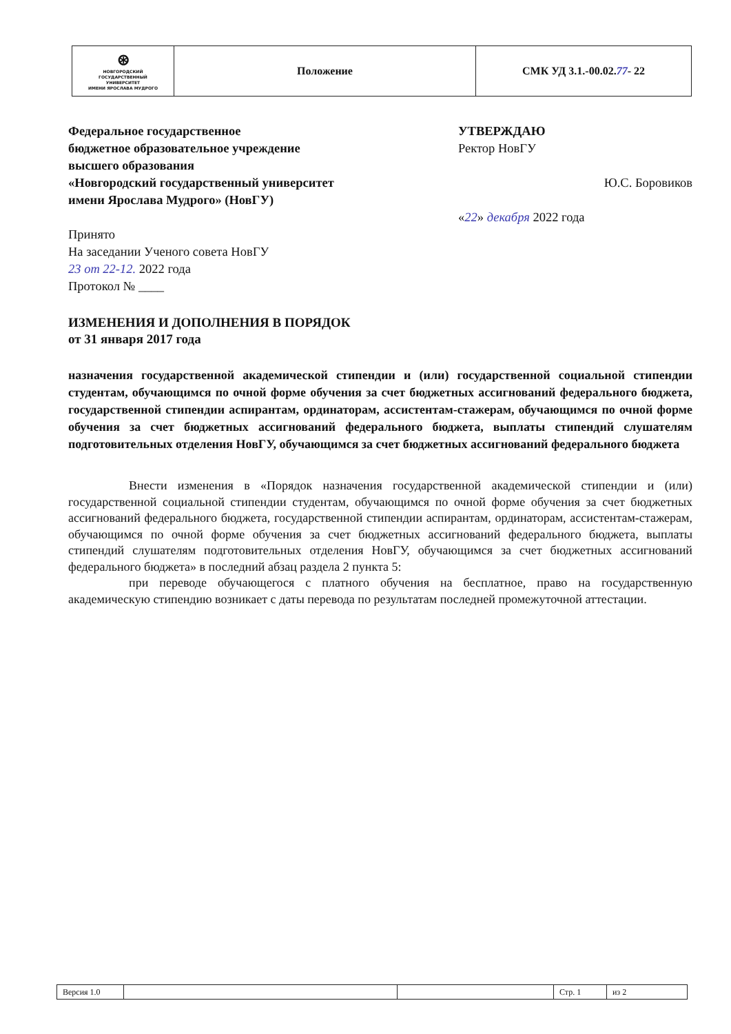| ⊛ НОВГОРОДСКИЙ ГОСУДАРСТВЕННЫЙ УНИВЕРСИТЕТ ИМЕНИ ЯРОСЛАВА МУДРОГО | Положение | СМК УД 3.1.-00.02. 77 - 22 |
Федеральное государственное
бюджетное образовательное учреждение
высшего образования
«Новгородский государственный университет
имени Ярослава Мудрого» (НовГУ)
Принято
На заседании Ученого совета НовГУ
23 от 22-12. 2022 года
Протокол № ____
УТВЕРЖДАЮ
Ректор НовГУ
Ю.С. Боровиков
«22» декабря 2022 года
ИЗМЕНЕНИЯ И ДОПОЛНЕНИЯ В ПОРЯДОК
от 31 января 2017 года
назначения государственной академической стипендии и (или) государственной социальной стипендии студентам, обучающимся по очной форме обучения за счет бюджетных ассигнований федерального бюджета, государственной стипендии аспирантам, ординаторам, ассистентам-стажерам, обучающимся по очной форме обучения за счет бюджетных ассигнований федерального бюджета, выплаты стипендий слушателям подготовительных отделения НовГУ, обучающимся за счет бюджетных ассигнований федерального бюджета
Внести изменения в «Порядок назначения государственной академической стипендии и (или) государственной социальной стипендии студентам, обучающимся по очной форме обучения за счет бюджетных ассигнований федерального бюджета, государственной стипендии аспирантам, ординаторам, ассистентам-стажерам, обучающимся по очной форме обучения за счет бюджетных ассигнований федерального бюджета, выплаты стипендий слушателям подготовительных отделения НовГУ, обучающимся за счет бюджетных ассигнований федерального бюджета» в последний абзац раздела 2 пункта 5:
при переводе обучающегося с платного обучения на бесплатное, право на государственную академическую стипендию возникает с даты перевода по результатам последней промежуточной аттестации.
| Версия 1.0 | | | Стр. 1 | из 2 |